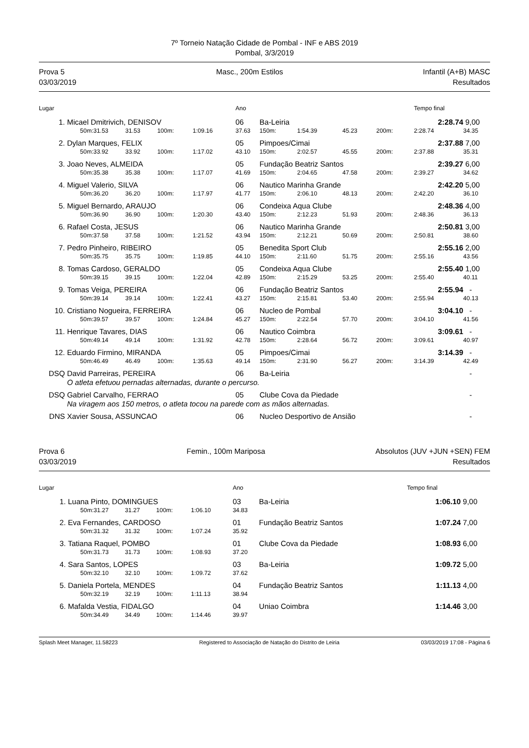7º Torneio Natação Cidade de Pombal - INF e ABS 2019
Pombal, 3/3/2019
Prova 5
03/03/2019
Masc., 200m Estilos Infantil (A+B) MASC
Resultados
| Lugar | | | | | | Ano | | | | | | Tempo final | |
| --- | --- | --- | --- | --- | --- | --- | --- | --- | --- | --- | --- | --- | --- |
| 1. | Micael Dmitrivich, DENISOV | | | | | 06 | Ba-Leiria | | | | | 2:28.74 | 9,00 |
| | 50m: | 31.53 | 31.53 | 100m: | 1:09.16 | 37.63 | 150m: | 1:54.39 | 45.23 | 200m: | | 2:28.74 | 34.35 |
| 2. | Dylan Marques, FELIX | | | | | 05 | Pimpoes/Cimai | | | | | 2:37.88 | 7,00 |
| | 50m: | 33.92 | 33.92 | 100m: | 1:17.02 | 43.10 | 150m: | 2:02.57 | 45.55 | 200m: | | 2:37.88 | 35.31 |
| 3. | Joao Neves, ALMEIDA | | | | | 05 | Fundação Beatriz Santos | | | | | 2:39.27 | 6,00 |
| | 50m: | 35.38 | 35.38 | 100m: | 1:17.07 | 41.69 | 150m: | 2:04.65 | 47.58 | 200m: | | 2:39.27 | 34.62 |
| 4. | Miguel Valerio, SILVA | | | | | 06 | Nautico Marinha Grande | | | | | 2:42.20 | 5,00 |
| | 50m: | 36.20 | 36.20 | 100m: | 1:17.97 | 41.77 | 150m: | 2:06.10 | 48.13 | 200m: | | 2:42.20 | 36.10 |
| 5. | Miguel Bernardo, ARAUJO | | | | | 06 | Condeixa Aqua Clube | | | | | 2:48.36 | 4,00 |
| | 50m: | 36.90 | 36.90 | 100m: | 1:20.30 | 43.40 | 150m: | 2:12.23 | 51.93 | 200m: | | 2:48.36 | 36.13 |
| 6. | Rafael Costa, JESUS | | | | | 06 | Nautico Marinha Grande | | | | | 2:50.81 | 3,00 |
| | 50m: | 37.58 | 37.58 | 100m: | 1:21.52 | 43.94 | 150m: | 2:12.21 | 50.69 | 200m: | | 2:50.81 | 38.60 |
| 7. | Pedro Pinheiro, RIBEIRO | | | | | 05 | Benedita Sport Club | | | | | 2:55.16 | 2,00 |
| | 50m: | 35.75 | 35.75 | 100m: | 1:19.85 | 44.10 | 150m: | 2:11.60 | 51.75 | 200m: | | 2:55.16 | 43.56 |
| 8. | Tomas Cardoso, GERALDO | | | | | 05 | Condeixa Aqua Clube | | | | | 2:55.40 | 1,00 |
| | 50m: | 39.15 | 39.15 | 100m: | 1:22.04 | 42.89 | 150m: | 2:15.29 | 53.25 | 200m: | | 2:55.40 | 40.11 |
| 9. | Tomas Veiga, PEREIRA | | | | | 06 | Fundação Beatriz Santos | | | | | 2:55.94 | - |
| | 50m: | 39.14 | 39.14 | 100m: | 1:22.41 | 43.27 | 150m: | 2:15.81 | 53.40 | 200m: | | 2:55.94 | 40.13 |
| 10. | Cristiano Nogueira, FERREIRA | | | | | 06 | Nucleo de Pombal | | | | | 3:04.10 | - |
| | 50m: | 39.57 | 39.57 | 100m: | 1:24.84 | 45.27 | 150m: | 2:22.54 | 57.70 | 200m: | | 3:04.10 | 41.56 |
| 11. | Henrique Tavares, DIAS | | | | | 06 | Nautico Coimbra | | | | | 3:09.61 | - |
| | 50m: | 49.14 | 49.14 | 100m: | 1:31.92 | 42.78 | 150m: | 2:28.64 | 56.72 | 200m: | | 3:09.61 | 40.97 |
| 12. | Eduardo Firmino, MIRANDA | | | | | 05 | Pimpoes/Cimai | | | | | 3:14.39 | - |
| | 50m: | 46.49 | 46.49 | 100m: | 1:35.63 | 49.14 | 150m: | 2:31.90 | 56.27 | 200m: | | 3:14.39 | 42.49 |
| DSQ | David Parreiras, PEREIRA | | | | | 06 | Ba-Leiria | | | | | | - |
| | O atleta efetuou pernadas alternadas, durante o percurso. | | | | | | | | | | | | |
| DSQ | Gabriel Carvalho, FERRAO | | | | | 05 | Clube Cova da Piedade | | | | | | - |
| | Na viragem aos 150 metros, o atleta tocou na parede com as mãos alternadas. | | | | | | | | | | | | |
| DNS | Xavier Sousa, ASSUNCAO | | | | | 06 | Nucleo Desportivo de Ansião | | | | | | - |
Prova 6
03/03/2019
Femin., 100m Mariposa Absolutos (JUV +JUN +SEN) FEM
Resultados
| Lugar | | | | | | Ano | | Tempo final | |
| --- | --- | --- | --- | --- | --- | --- | --- | --- | --- |
| 1. | Luana Pinto, DOMINGUES | | | | | 03 | Ba-Leiria | 1:06.10 | 9,00 |
| | 50m: | 31.27 | 31.27 | 100m: | 1:06.10 | 34.83 | | | |
| 2. | Eva Fernandes, CARDOSO | | | | | 01 | Fundação Beatriz Santos | 1:07.24 | 7,00 |
| | 50m: | 31.32 | 31.32 | 100m: | 1:07.24 | 35.92 | | | |
| 3. | Tatiana Raquel, POMBO | | | | | 01 | Clube Cova da Piedade | 1:08.93 | 6,00 |
| | 50m: | 31.73 | 31.73 | 100m: | 1:08.93 | 37.20 | | | |
| 4. | Sara Santos, LOPES | | | | | 03 | Ba-Leiria | 1:09.72 | 5,00 |
| | 50m: | 32.10 | 32.10 | 100m: | 1:09.72 | 37.62 | | | |
| 5. | Daniela Portela, MENDES | | | | | 04 | Fundação Beatriz Santos | 1:11.13 | 4,00 |
| | 50m: | 32.19 | 32.19 | 100m: | 1:11.13 | 38.94 | | | |
| 6. | Mafalda Vestia, FIDALGO | | | | | 04 | Uniao Coimbra | 1:14.46 | 3,00 |
| | 50m: | 34.49 | 34.49 | 100m: | 1:14.46 | 39.97 | | | |
Splash Meet Manager, 11.58223 Registered to Associação de Natação do Distrito de Leiria 03/03/2019 17:08 - Página 6